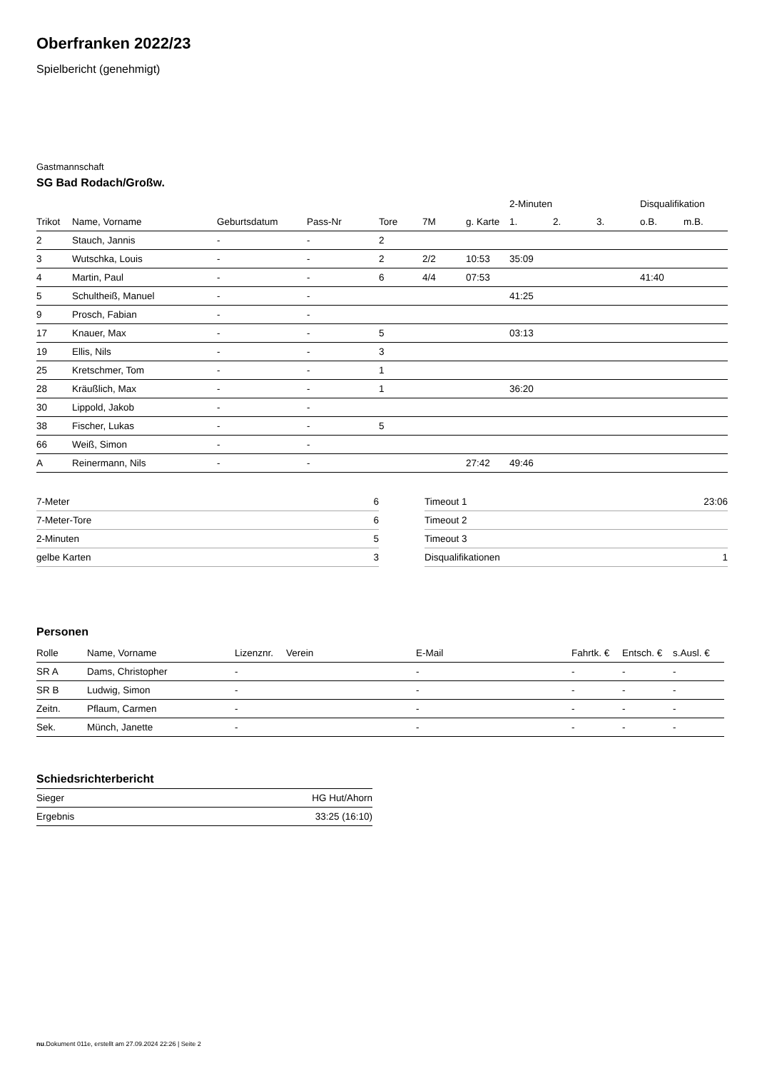Oberfranken 2022/23
Spielbericht (genehmigt)
Gastmannschaft
SG Bad Rodach/Großw.
| | | | | | | | 2-Minuten | | | Disqualifikation | |
| --- | --- | --- | --- | --- | --- | --- | --- | --- | --- | --- | --- |
| Trikot | Name, Vorname | Geburtsdatum | Pass-Nr | Tore | 7M | g. Karte | 1. | 2. | 3. | o.B. | m.B. |
| 2 | Stauch, Jannis | - | - | 2 | | | | | | | |
| 3 | Wutschka, Louis | - | - | 2 | 2/2 | 10:53 | 35:09 | | | | |
| 4 | Martin, Paul | - | - | 6 | 4/4 | 07:53 | | | | 41:40 | |
| 5 | Schultheiß, Manuel | - | - | | | | 41:25 | | | | |
| 9 | Prosch, Fabian | - | - | | | | | | | | |
| 17 | Knauer, Max | - | - | 5 | | | 03:13 | | | | |
| 19 | Ellis, Nils | - | - | 3 | | | | | | | |
| 25 | Kretschmer, Tom | - | - | 1 | | | | | | | |
| 28 | Kräußlich, Max | - | - | 1 | | | 36:20 | | | | |
| 30 | Lippold, Jakob | - | - | | | | | | | | |
| 38 | Fischer, Lukas | - | - | 5 | | | | | | | |
| 66 | Weiß, Simon | - | - | | | | | | | | |
| A | Reinermann, Nils | - | - | | | 27:42 | 49:46 | | | | |
| 7-Meter | 6 |
| 7-Meter-Tore | 6 |
| 2-Minuten | 5 |
| gelbe Karten | 3 |
| Timeout 1 | 23:06 |
| Timeout 2 | |
| Timeout 3 | |
| Disqualifikationen | 1 |
Personen
| Rolle | Name, Vorname | Lizenznr. | Verein | E-Mail | Fahrtk. € | Entsch. € | s.Ausl. € |
| --- | --- | --- | --- | --- | --- | --- | --- |
| SR A | Dams, Christopher | - | | - | - | - | - |
| SR B | Ludwig, Simon | - | | - | - | - | - |
| Zeitn. | Pflaum, Carmen | - | | - | - | - | - |
| Sek. | Münch, Janette | - | | - | - | - | - |
Schiedsrichterbericht
| Sieger | HG Hut/Ahorn |
| Ergebnis | 33:25 (16:10) |
nu.Dokument 011e, erstellt am 27.09.2024 22:26 | Seite 2